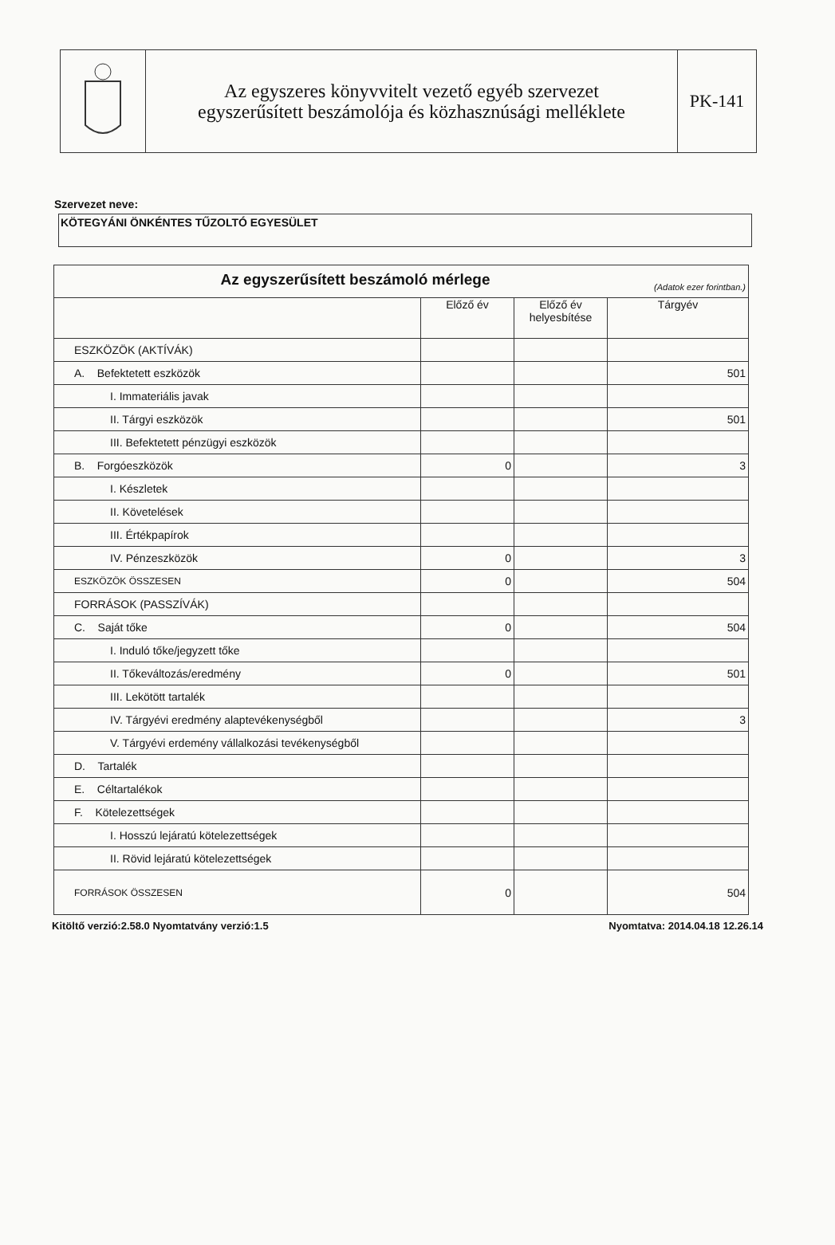Az egyszeres könyvvitelt vezető egyéb szervezet
egyszerűsített beszámolója és közhasznúsági melléklete
PK-141
Szervezet neve:
KÖTEGYÁNI ÖNKÉNTES TŰZOLTÓ EGYESÜLET
| Az egyszerűsített beszámoló mérlege (Adatok ezer forintban.) | | | |
| --- | --- | --- | --- |
| | Előző év | Előző év helyesbítése | Tárgyév |
| ESZKÖZÖK (AKTÍVÁK) | | | |
| A. Befektetett eszközök | | | 501 |
| I. Immateriális javak | | | |
| II. Tárgyi eszközök | | | 501 |
| III. Befektetett pénzügyi eszközök | | | |
| B. Forgóeszközök | 0 | | 3 |
| I. Készletek | | | |
| II. Követelések | | | |
| III. Értékpapírok | | | |
| IV. Pénzeszközök | 0 | | 3 |
| ESZKÖZÖK ÖSSZESEN | 0 | | 504 |
| FORRÁSOK (PASSZÍVÁK) | | | |
| C. Saját tőke | 0 | | 504 |
| I. Induló tőke/jegyzett tőke | | | |
| II. Tőkeváltozás/eredmény | 0 | | 501 |
| III. Lekötött tartalék | | | |
| IV. Tárgyévi eredmény alaptevékenységből | | | 3 |
| V. Tárgyévi erdemény vállalkozási tevékenységből | | | |
| D. Tartalék | | | |
| E. Céltartalékok | | | |
| F. Kötelezettségek | | | |
| I. Hosszú lejáratú kötelezettségek | | | |
| II. Rövid lejáratú kötelezettségek | | | |
| FORRÁSOK ÖSSZESEN | 0 | | 504 |
Kitöltő verzió:2.58.0 Nyomtatvány verzió:1.5 Nyomtatva: 2014.04.18 12.26.14